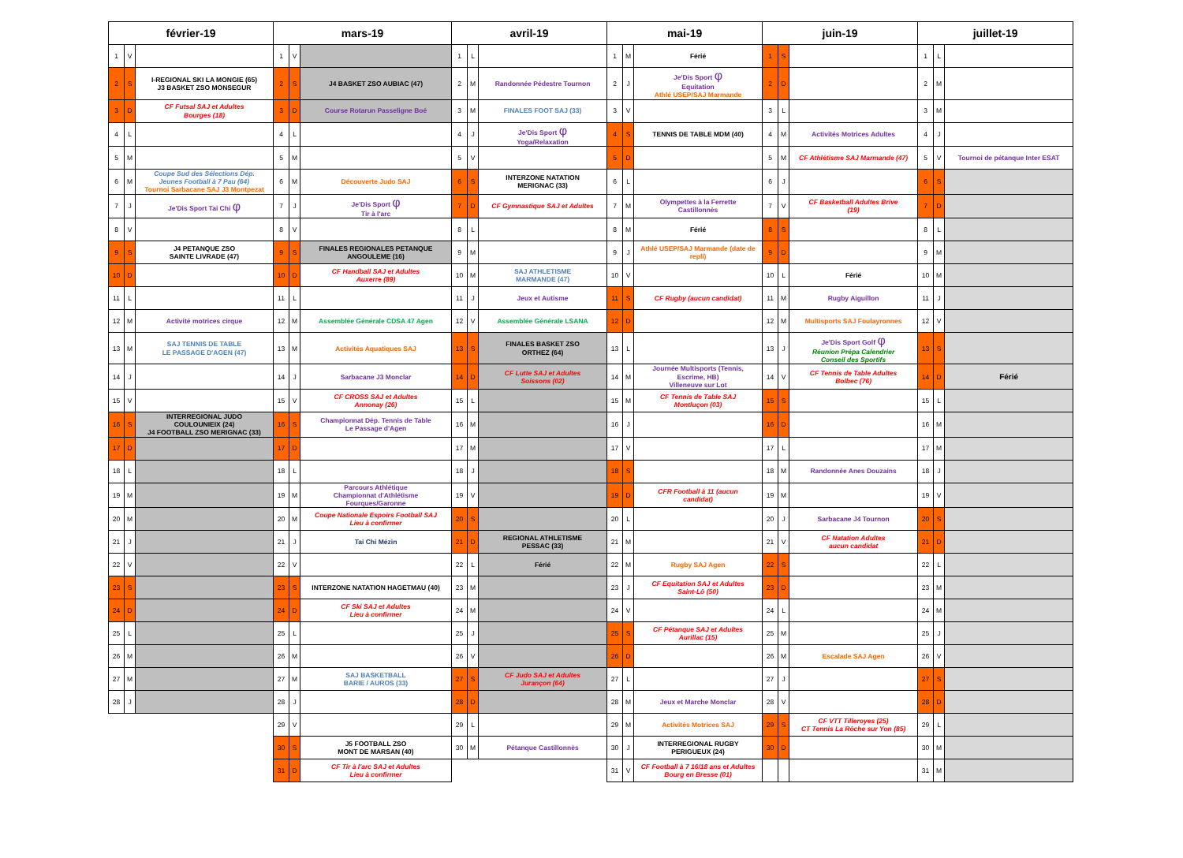| février-19 | | | mars-19 | | | avril-19 | | | mai-19 | | | juin-19 | | | juillet-19 | | |
| --- | --- | --- | --- | --- | --- | --- | --- | --- | --- | --- | --- | --- | --- | --- | --- | --- | --- |
| 1 | V | | 1 | V | | 1 | L | | 1 | M | Férié | 1 | S | | 1 | L | |
| 2 | S | I-REGIONAL SKI LA MONGIE (65) J3 BASKET ZSO MONSEGUR | 2 | S | J4 BASKET ZSO AUBIAC (47) | 2 | M | Randonnée Pédestre Tournon | 2 | J | Je'Dis Sport φ Equitation Athlé USEP/SAJ Marmande | 2 | D | | 2 | M | |
| 3 | D | CF Futsal SAJ et Adultes Bourges (18) | 3 | D | Course Rotarun Passeligne Boé | 3 | M | FINALES FOOT SAJ (33) | 3 | V | | 3 | L | | 3 | M | |
| 4 | L | | 4 | L | | 4 | J | Je'Dis Sport φ Yoga/Relaxation | 4 | S | TENNIS DE TABLE MDM (40) | 4 | M | Activités Motrices Adultes | 4 | J | |
| 5 | M | | 5 | M | | 5 | V | | 5 | D | | 5 | M | CF Athlétisme SAJ Marmande (47) | 5 | V | Tournoi de pétanque Inter ESAT |
| 6 | M | Coupe Sud des Sélections Dép. Jeunes Football à 7 Pau (64) Tournoi Sarbacane SAJ J3 Montpezat | 6 | M | Découverte Judo SAJ | 6 | S | INTERZONE NATATION MERIGNAC (33) | 6 | L | | 6 | J | | 6 | S | |
| 7 | J | Je'Dis Sport Tai Chi φ | 7 | J | Je'Dis Sport φ Tir à l'arc | 7 | D | CF Gymnastique SAJ et Adultes | 7 | M | Olympettes à la Ferrette Castillonnès | 7 | V | CF Basketball Adultes Brive (19) | 7 | D | |
| 8 | V | | 8 | V | | 8 | L | | 8 | M | Férié | 8 | S | | 8 | L | |
| 9 | S | J4 PETANQUE ZSO SAINTE LIVRADE (47) | 9 | S | FINALES REGIONALES PETANQUE ANGOULEME (16) | 9 | M | | 9 | J | Athlé USEP/SAJ Marmande (date de repli) | 9 | D | | 9 | M | |
| 10 | D | | 10 | D | CF Handball SAJ et Adultes Auxerre (89) | 10 | M | SAJ ATHLETISME MARMANDE (47) | 10 | V | | 10 | L | Férié | 10 | M | |
| 11 | L | | 11 | L | | 11 | J | Jeux et Autisme | 11 | S | CF Rugby (aucun candidat) | 11 | M | Rugby Aiguillon | 11 | J | |
| 12 | M | Activité motrices cirque | 12 | M | Assemblée Générale CDSA 47 Agen | 12 | V | Assemblée Générale LSANA | 12 | D | | 12 | M | Multisports SAJ Foulayronnes | 12 | V | |
| 13 | M | SAJ TENNIS DE TABLE LE PASSAGE D'AGEN (47) | 13 | M | Activités Aquatiques SAJ | 13 | S | FINALES BASKET ZSO ORTHEZ (64) | 13 | L | | 13 | J | Je'Dis Sport Golf φ Réunion Prépa Calendrier Conseil des Sportifs | 13 | S | |
| 14 | J | | 14 | J | Sarbacane J3 Monclar | 14 | D | CF Lutte SAJ et Adultes Soissons (02) | 14 | M | Journée Multisports (Tennis, Escrime, HB) Villeneuve sur Lot | 14 | V | CF Tennis de Table Adultes Bolbec (76) | 14 | D | Férié |
| 15 | V | | 15 | V | CF CROSS SAJ et Adultes Annonay (26) | 15 | L | | 15 | M | CF Tennis de Table SAJ Montluçon (03) | 15 | S | | 15 | L | |
| 16 | S | INTERREGIONAL JUDO COULOUNIEIX (24) J4 FOOTBALL ZSO MERIGNAC (33) | 16 | S | Championnat Dép. Tennis de Table Le Passage d'Agen | 16 | M | | 16 | J | | 16 | D | | 16 | M | |
| 17 | D | | 17 | D | | 17 | M | | 17 | V | | 17 | L | | 17 | M | |
| 18 | L | | 18 | L | | 18 | J | | 18 | S | | 18 | M | Randonnée Anes Douzains | 18 | J | |
| 19 | M | | 19 | M | Parcours Athlétique Championnat d'Athlétisme Fourques/Garonne | 19 | V | | 19 | D | CFR Football à 11 (aucun candidat) | 19 | M | | 19 | V | |
| 20 | M | | 20 | M | Coupe Nationale Espoirs Football SAJ Lieu à confirmer | 20 | S | | 20 | L | | 20 | J | Sarbacane J4 Tournon | 20 | S | |
| 21 | J | | 21 | J | Tai Chi Mézin | 21 | D | REGIONAL ATHLETISME PESSAC (33) | 21 | M | | 21 | V | CF Natation Adultes aucun candidat | 21 | D | |
| 22 | V | | 22 | V | | 22 | L | Férié | 22 | M | Rugby SAJ Agen | 22 | S | | 22 | L | |
| 23 | S | | 23 | S | INTERZONE NATATION HAGETMAU (40) | 23 | M | | 23 | J | CF Equitation SAJ et Adultes Saint-Lô (50) | 23 | D | | 23 | M | |
| 24 | D | | 24 | D | CF Ski SAJ et Adultes Lieu à confirmer | 24 | M | | 24 | V | | 24 | L | | 24 | M | |
| 25 | L | | 25 | L | | 25 | J | | 25 | S | CF Pétanque SAJ et Adultes Aurillac (15) | 25 | M | | 25 | J | |
| 26 | M | | 26 | M | | 26 | V | | 26 | D | | 26 | M | Escalade SAJ Agen | 26 | V | |
| 27 | M | | 27 | M | SAJ BASKETBALL BARIE / AUROS (33) | 27 | S | CF Judo SAJ et Adultes Jurançon (64) | 27 | L | | 27 | J | | 27 | S | |
| 28 | J | | 28 | J | | 28 | D | | 28 | M | Jeux et Marche Monclar | 28 | V | | 28 | D | |
| | | | 29 | V | | 29 | L | | 29 | M | Activités Motrices SAJ | 29 | S | CF VTT Tilleroyes (25) CT Tennis La Rôche sur Yon (85) | 29 | L | |
| | | | 30 | S | J5 FOOTBALL ZSO MONT DE MARSAN (40) | 30 | M | Pétanque Castillonnès | 30 | J | INTERREGIONAL RUGBY PERIGUEUX (24) | 30 | D | | 30 | M | |
| | | | 31 | D | CF Tir à l'arc SAJ et Adultes Lieu à confirmer | | | | 31 | V | CF Football à 7 16/18 ans et Adultes Bourg en Bresse (01) | | | | 31 | M | |